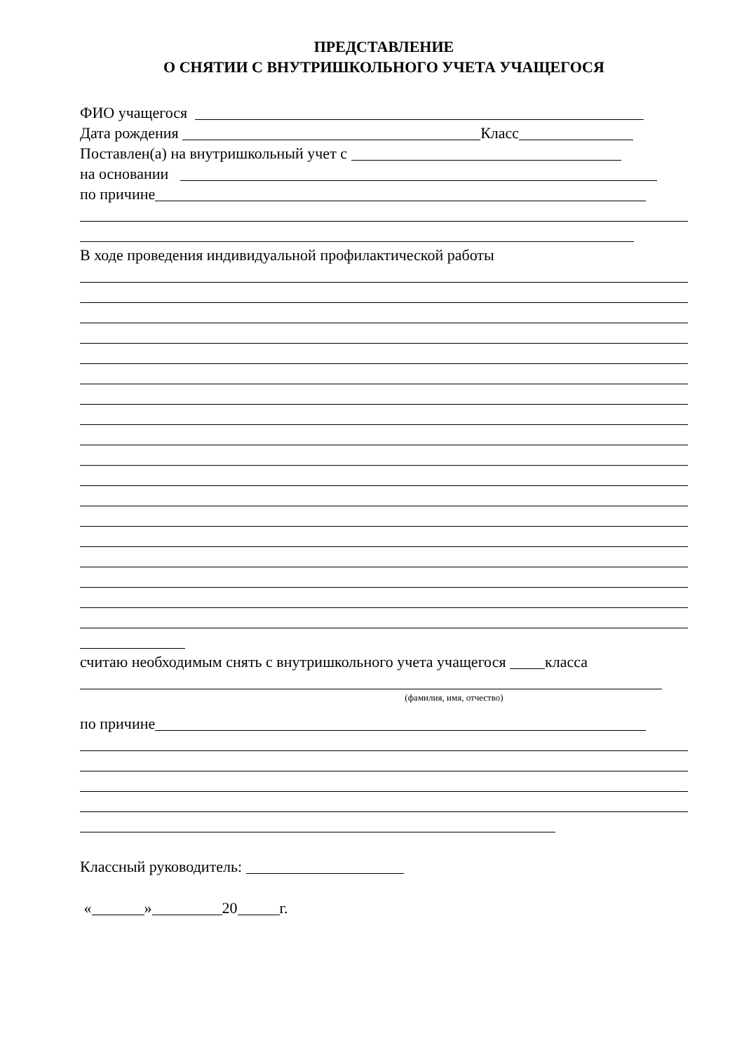ПРЕДСТАВЛЕНИЕ
О СНЯТИИ С ВНУТРИШКОЛЬНОГО УЧЕТА УЧАЩЕГОСЯ
ФИО учащегося
Дата рождения Класс
Поставлен(а) на внутришкольный учет с
на основании
по причине
В ходе проведения индивидуальной профилактической работы
считаю необходимым снять с внутришкольного учета учащегося класса
(фамилия, имя, отчество)
по причине
Классный руководитель:
« » 20 г.